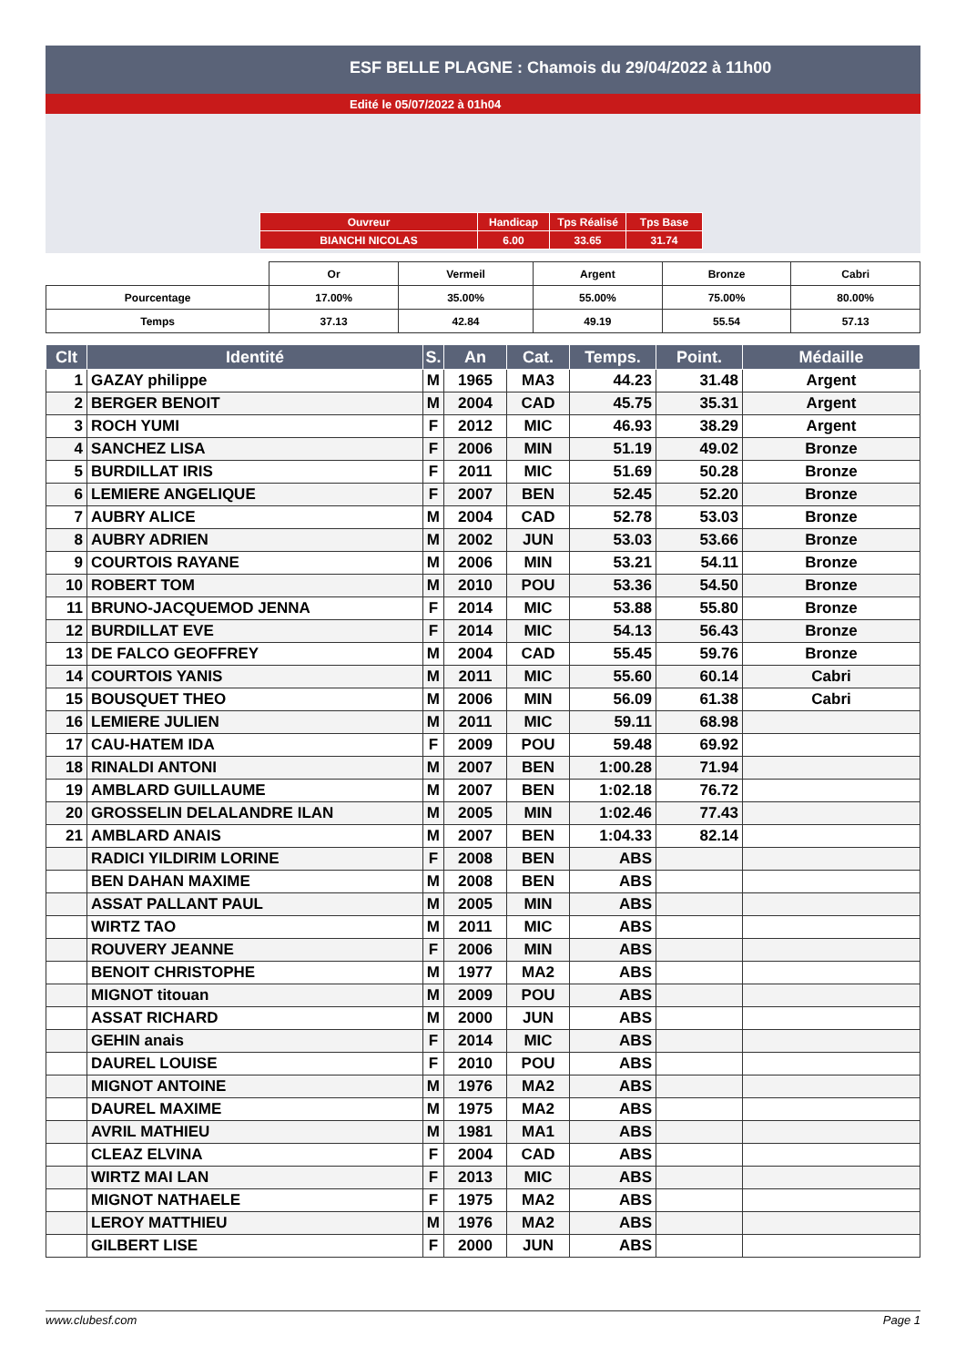ESF BELLE PLAGNE : Chamois du 29/04/2022 à 11h00
Edité le 05/07/2022 à 01h04
| Ouvreur | Handicap | Tps Réalisé | Tps Base |
| BIANCHI NICOLAS | 6.00 | 33.65 | 31.74 |
| | Or | Vermeil | Argent | Bronze | Cabri |
| Pourcentage | 17.00% | 35.00% | 55.00% | 75.00% | 80.00% |
| Temps | 37.13 | 42.84 | 49.19 | 55.54 | 57.13 |
| Clt | Identité | S. | An | Cat. | Temps. | Point. | Médaille |
| --- | --- | --- | --- | --- | --- | --- | --- |
| 1 | GAZAY philippe | M | 1965 | MA3 | 44.23 | 31.48 | Argent |
| 2 | BERGER BENOIT | M | 2004 | CAD | 45.75 | 35.31 | Argent |
| 3 | ROCH YUMI | F | 2012 | MIC | 46.93 | 38.29 | Argent |
| 4 | SANCHEZ LISA | F | 2006 | MIN | 51.19 | 49.02 | Bronze |
| 5 | BURDILLAT IRIS | F | 2011 | MIC | 51.69 | 50.28 | Bronze |
| 6 | LEMIERE ANGELIQUE | F | 2007 | BEN | 52.45 | 52.20 | Bronze |
| 7 | AUBRY ALICE | M | 2004 | CAD | 52.78 | 53.03 | Bronze |
| 8 | AUBRY ADRIEN | M | 2002 | JUN | 53.03 | 53.66 | Bronze |
| 9 | COURTOIS RAYANE | M | 2006 | MIN | 53.21 | 54.11 | Bronze |
| 10 | ROBERT TOM | M | 2010 | POU | 53.36 | 54.50 | Bronze |
| 11 | BRUNO-JACQUEMOD JENNA | F | 2014 | MIC | 53.88 | 55.80 | Bronze |
| 12 | BURDILLAT EVE | F | 2014 | MIC | 54.13 | 56.43 | Bronze |
| 13 | DE FALCO GEOFFREY | M | 2004 | CAD | 55.45 | 59.76 | Bronze |
| 14 | COURTOIS YANIS | M | 2011 | MIC | 55.60 | 60.14 | Cabri |
| 15 | BOUSQUET THEO | M | 2006 | MIN | 56.09 | 61.38 | Cabri |
| 16 | LEMIERE JULIEN | M | 2011 | MIC | 59.11 | 68.98 | |
| 17 | CAU-HATEM IDA | F | 2009 | POU | 59.48 | 69.92 | |
| 18 | RINALDI ANTONI | M | 2007 | BEN | 1:00.28 | 71.94 | |
| 19 | AMBLARD GUILLAUME | M | 2007 | BEN | 1:02.18 | 76.72 | |
| 20 | GROSSELIN DELALANDRE ILAN | M | 2005 | MIN | 1:02.46 | 77.43 | |
| 21 | AMBLARD ANAIS | M | 2007 | BEN | 1:04.33 | 82.14 | |
| | RADICI YILDIRIM LORINE | F | 2008 | BEN | ABS | | |
| | BEN DAHAN MAXIME | M | 2008 | BEN | ABS | | |
| | ASSAT PALLANT PAUL | M | 2005 | MIN | ABS | | |
| | WIRTZ TAO | M | 2011 | MIC | ABS | | |
| | ROUVERY JEANNE | F | 2006 | MIN | ABS | | |
| | BENOIT CHRISTOPHE | M | 1977 | MA2 | ABS | | |
| | MIGNOT titouan | M | 2009 | POU | ABS | | |
| | ASSAT RICHARD | M | 2000 | JUN | ABS | | |
| | GEHIN anais | F | 2014 | MIC | ABS | | |
| | DAUREL LOUISE | F | 2010 | POU | ABS | | |
| | MIGNOT ANTOINE | M | 1976 | MA2 | ABS | | |
| | DAUREL MAXIME | M | 1975 | MA2 | ABS | | |
| | AVRIL MATHIEU | M | 1981 | MA1 | ABS | | |
| | CLEAZ ELVINA | F | 2004 | CAD | ABS | | |
| | WIRTZ MAI LAN | F | 2013 | MIC | ABS | | |
| | MIGNOT NATHAELE | F | 1975 | MA2 | ABS | | |
| | LEROY MATTHIEU | M | 1976 | MA2 | ABS | | |
| | GILBERT LISE | F | 2000 | JUN | ABS | | |
www.clubesf.com Page 1